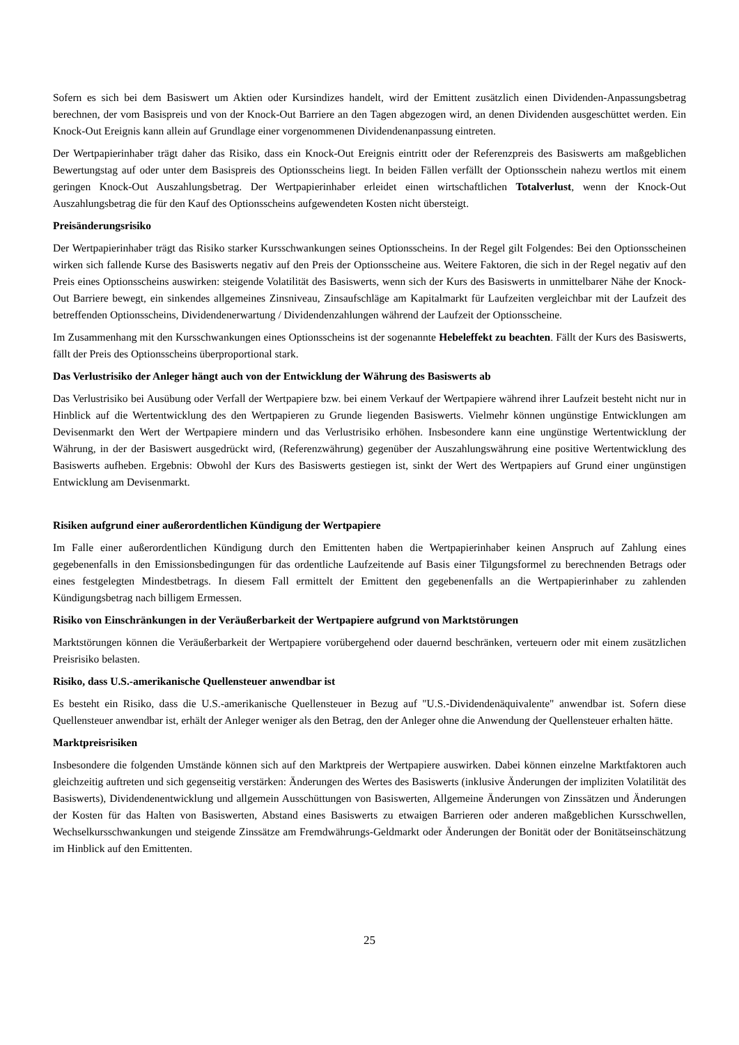Sofern es sich bei dem Basiswert um Aktien oder Kursindizes handelt, wird der Emittent zusätzlich einen Dividenden-Anpassungsbetrag berechnen, der vom Basispreis und von der Knock-Out Barriere an den Tagen abgezogen wird, an denen Dividenden ausgeschüttet werden. Ein Knock-Out Ereignis kann allein auf Grundlage einer vorgenommenen Dividendenanpassung eintreten.
Der Wertpapierinhaber trägt daher das Risiko, dass ein Knock-Out Ereignis eintritt oder der Referenzpreis des Basiswerts am maßgeblichen Bewertungstag auf oder unter dem Basispreis des Optionsscheins liegt. In beiden Fällen verfällt der Optionsschein nahezu wertlos mit einem geringen Knock-Out Auszahlungsbetrag. Der Wertpapierinhaber erleidet einen wirtschaftlichen Totalverlust, wenn der Knock-Out Auszahlungsbetrag die für den Kauf des Optionsscheins aufgewendeten Kosten nicht übersteigt.
Preisänderungsrisiko
Der Wertpapierinhaber trägt das Risiko starker Kursschwankungen seines Optionsscheins. In der Regel gilt Folgendes: Bei den Optionsscheinen wirken sich fallende Kurse des Basiswerts negativ auf den Preis der Optionsscheine aus. Weitere Faktoren, die sich in der Regel negativ auf den Preis eines Optionsscheins auswirken: steigende Volatilität des Basiswerts, wenn sich der Kurs des Basiswerts in unmittelbarer Nähe der Knock-Out Barriere bewegt, ein sinkendes allgemeines Zinsniveau, Zinsaufschläge am Kapitalmarkt für Laufzeiten vergleichbar mit der Laufzeit des betreffenden Optionsscheins, Dividendenerwartung / Dividendenzahlungen während der Laufzeit der Optionsscheine.
Im Zusammenhang mit den Kursschwankungen eines Optionsscheins ist der sogenannte Hebeleffekt zu beachten. Fällt der Kurs des Basiswerts, fällt der Preis des Optionsscheins überproportional stark.
Das Verlustrisiko der Anleger hängt auch von der Entwicklung der Währung des Basiswerts ab
Das Verlustrisiko bei Ausübung oder Verfall der Wertpapiere bzw. bei einem Verkauf der Wertpapiere während ihrer Laufzeit besteht nicht nur in Hinblick auf die Wertentwicklung des den Wertpapieren zu Grunde liegenden Basiswerts. Vielmehr können ungünstige Entwicklungen am Devisenmarkt den Wert der Wertpapiere mindern und das Verlustrisiko erhöhen. Insbesondere kann eine ungünstige Wertentwicklung der Währung, in der der Basiswert ausgedrückt wird, (Referenzwährung) gegenüber der Auszahlungswährung eine positive Wertentwicklung des Basiswerts aufheben. Ergebnis: Obwohl der Kurs des Basiswerts gestiegen ist, sinkt der Wert des Wertpapiers auf Grund einer ungünstigen Entwicklung am Devisenmarkt.
Risiken aufgrund einer außerordentlichen Kündigung der Wertpapiere
Im Falle einer außerordentlichen Kündigung durch den Emittenten haben die Wertpapierinhaber keinen Anspruch auf Zahlung eines gegebenenfalls in den Emissionsbedingungen für das ordentliche Laufzeitende auf Basis einer Tilgungsformel zu berechnenden Betrags oder eines festgelegten Mindestbetrags. In diesem Fall ermittelt der Emittent den gegebenenfalls an die Wertpapierinhaber zu zahlenden Kündigungsbetrag nach billigem Ermessen.
Risiko von Einschränkungen in der Veräußerbarkeit der Wertpapiere aufgrund von Marktstörungen
Marktstörungen können die Veräußerbarkeit der Wertpapiere vorübergehend oder dauernd beschränken, verteuern oder mit einem zusätzlichen Preisrisiko belasten.
Risiko, dass U.S.-amerikanische Quellensteuer anwendbar ist
Es besteht ein Risiko, dass die U.S.-amerikanische Quellensteuer in Bezug auf "U.S.-Dividendenäquivalente" anwendbar ist. Sofern diese Quellensteuer anwendbar ist, erhält der Anleger weniger als den Betrag, den der Anleger ohne die Anwendung der Quellensteuer erhalten hätte.
Marktpreisrisiken
Insbesondere die folgenden Umstände können sich auf den Marktpreis der Wertpapiere auswirken. Dabei können einzelne Marktfaktoren auch gleichzeitig auftreten und sich gegenseitig verstärken: Änderungen des Wertes des Basiswerts (inklusive Änderungen der impliziten Volatilität des Basiswerts), Dividendenentwicklung und allgemein Ausschüttungen von Basiswerten, Allgemeine Änderungen von Zinssätzen und Änderungen der Kosten für das Halten von Basiswerten, Abstand eines Basiswerts zu etwaigen Barrieren oder anderen maßgeblichen Kursschwellen, Wechselkursschwankungen und steigende Zinssätze am Fremdwährungs-Geldmarkt oder Änderungen der Bonität oder der Bonitätseinschätzung im Hinblick auf den Emittenten.
25